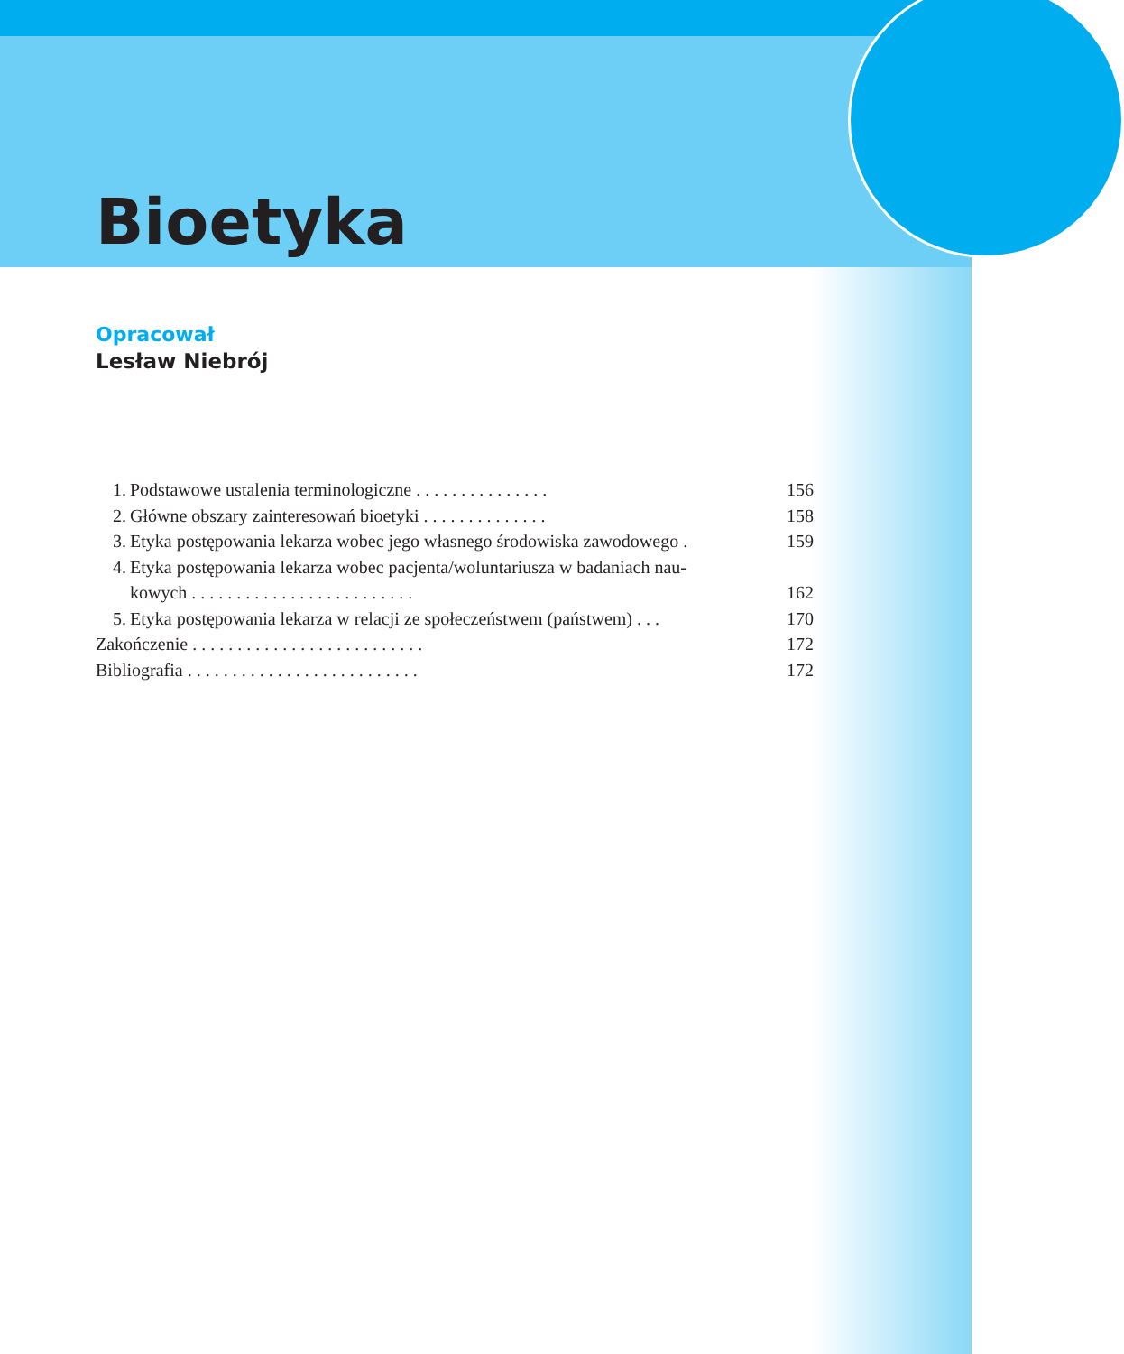Bioetyka
Opracował
Lesław Niebrój
1. Podstawowe ustalenia terminologiczne . . . . . . . . . . . . . . . 156
2. Główne obszary zainteresowań bioetyki . . . . . . . . . . . . . . 158
3. Etyka postępowania lekarza wobec jego własnego środowiska zawodowego . 159
4. Etyka postępowania lekarza wobec pacjenta/woluntariusza w badaniach nau-
kowych . . . . . . . . . . . . . . . . . . . . . . . . .
162
5. Etyka postępowania lekarza w relacji ze społeczeństwem (państwem) . . . 170
Zakończenie . . . . . . . . . . . . . . . . . . . . . . . . . . 172
Bibliografia . . . . . . . . . . . . . . . . . . . . . . . . . . 172